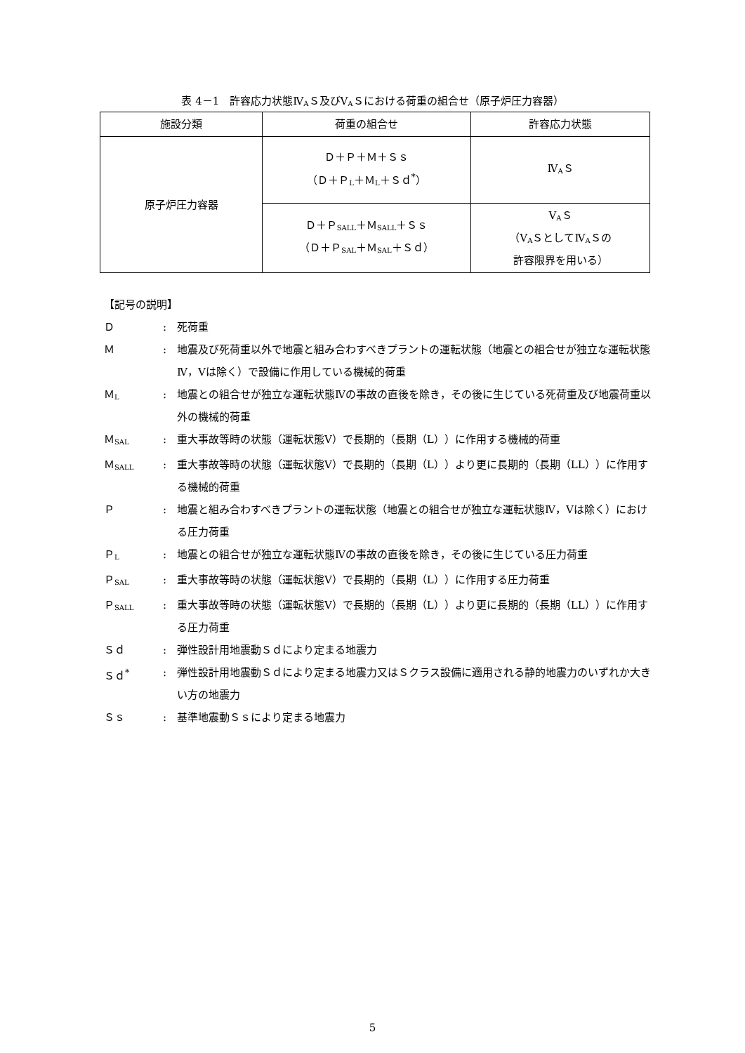表 4－1　許容応力状態Ⅳ<sub>A</sub>Ｓ及びⅤ<sub>A</sub>Ｓにおける荷重の組合せ（原子炉圧力容器）
| 施設分類 | 荷重の組合せ | 許容応力状態 |
| --- | --- | --- |
| 原子炉圧力容器 | Ｄ＋Ｐ＋Ｍ＋Ｓｓ （Ｄ＋Ｐ<sub>L</sub>＋Ｍ<sub>L</sub>＋Ｓｄ<sup>*</sup>） | Ⅳ<sub>A</sub>Ｓ |
| | Ｄ＋Ｐ<sub>SALL</sub>＋Ｍ<sub>SALL</sub>＋Ｓｓ （Ｄ＋Ｐ<sub>SAL</sub>＋Ｍ<sub>SAL</sub>＋Ｓｄ） | Ⅴ<sub>A</sub>Ｓ （Ⅴ<sub>A</sub>ＳとしてⅣ<sub>A</sub>Ｓの 許容限界を用いる） |
【記号の説明】
Ｄ : 死荷重
Ｍ : 地震及び死荷重以外で地震と組み合わすべきプラントの運転状態（地震との組合せが独立な運転状態Ⅳ，Ⅴは除く）で設備に作用している機械的荷重
Ｍ<sub>L</sub>
: 地震との組合せが独立な運転状態Ⅳの事故の直後を除き，その後に生じている死荷重及び地震荷重以外の機械的荷重
Ｍ<sub>SAL</sub>
: 重大事故等時の状態（運転状態Ⅴ）で長期的（長期（L））に作用する機械的荷重
Ｍ<sub>SALL</sub>
: 重大事故等時の状態（運転状態Ⅴ）で長期的（長期（L））より更に長期的（長期（LL））に作用する機械的荷重
Ｐ : 地震と組み合わすべきプラントの運転状態（地震との組合せが独立な運転状態Ⅳ，Ⅴは除く）における圧力荷重
Ｐ<sub>L</sub>
: 地震との組合せが独立な運転状態Ⅳの事故の直後を除き，その後に生じている圧力荷重
Ｐ<sub>SAL</sub>
: 重大事故等時の状態（運転状態Ⅴ）で長期的（長期（L））に作用する圧力荷重
Ｐ<sub>SALL</sub>
: 重大事故等時の状態（運転状態Ⅴ）で長期的（長期（L））より更に長期的（長期（LL））に作用する圧力荷重
Ｓｄ : 弾性設計用地震動Ｓｄにより定まる地震力
Ｓｄ<sup>*</sup> : 弾性設計用地震動Ｓｄにより定まる地震力又はＳクラス設備に適用される静的地震力のいずれか大きい方の地震力
Ｓｓ : 基準地震動Ｓｓにより定まる地震力
5